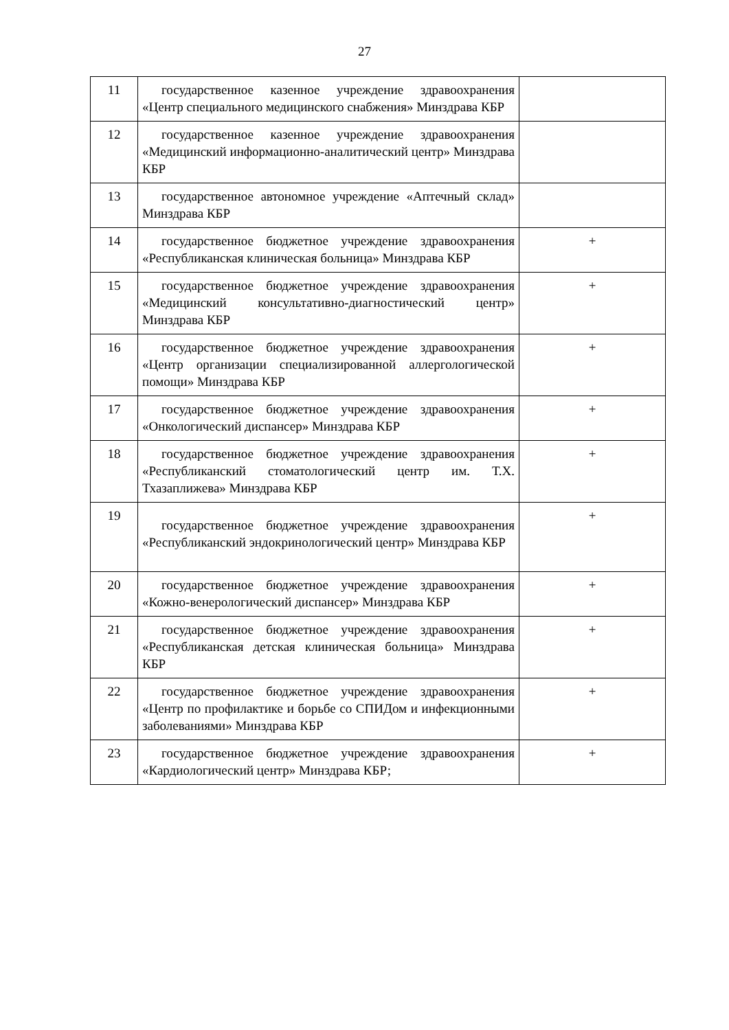27
| 11 | государственное казенное учреждение здравоохранения «Центр специального медицинского снабжения» Минздрава КБР | |
| 12 | государственное казенное учреждение здравоохранения «Медицинский информационно-аналитический центр» Минздрава КБР | |
| 13 | государственное автономное учреждение «Аптечный склад» Минздрава КБР | |
| 14 | государственное бюджетное учреждение здравоохранения «Республиканская клиническая больница» Минздрава КБР | + |
| 15 | государственное бюджетное учреждение здравоохранения «Медицинский консультативно-диагностический центр» Минздрава КБР | + |
| 16 | государственное бюджетное учреждение здравоохранения «Центр организации специализированной аллергологической помощи» Минздрава КБР | + |
| 17 | государственное бюджетное учреждение здравоохранения «Онкологический диспансер» Минздрава КБР | + |
| 18 | государственное бюджетное учреждение здравоохранения «Республиканский стоматологический центр им. Т.Х. Тхазаплижева» Минздрава КБР | + |
| 19 | государственное бюджетное учреждение здравоохранения «Республиканский эндокринологический центр» Минздрава КБР | + |
| 20 | государственное бюджетное учреждение здравоохранения «Кожно-венерологический диспансер» Минздрава КБР | + |
| 21 | государственное бюджетное учреждение здравоохранения «Республиканская детская клиническая больница» Минздрава КБР | + |
| 22 | государственное бюджетное учреждение здравоохранения «Центр по профилактике и борьбе со СПИДом и инфекционными заболеваниями» Минздрава КБР | + |
| 23 | государственное бюджетное учреждение здравоохранения «Кардиологический центр» Минздрава КБР; | + |